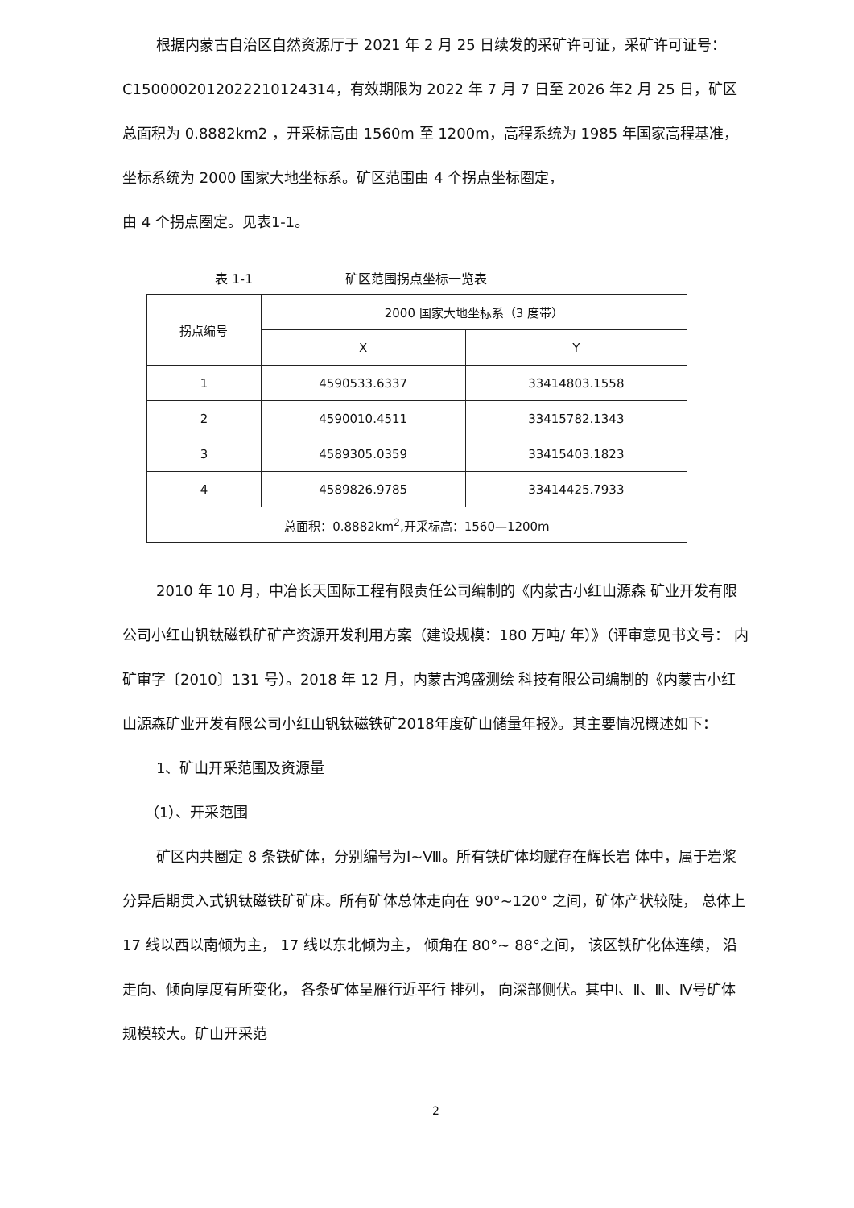根据内蒙古自治区自然资源厅于 2021 年 2 月 25 日续发的采矿许可证，采矿许可证号：C1500002012022210124314，有效期限为 2022 年 7 月 7 日至 2026 年2 月 25 日，矿区总面积为 0.8882km2 ，开采标高由 1560m 至 1200m，高程系统为 1985 年国家高程基准， 坐标系统为 2000 国家大地坐标系。矿区范围由 4 个拐点坐标圈定，
由 4 个拐点圈定。见表1-1。
表 1-1 矿区范围拐点坐标一览表
| 拐点编号 | 2000 国家大地坐标系（3 度带） | |
| --- | --- | --- |
| | X | Y |
| 1 | 4590533.6337 | 33414803.1558 |
| 2 | 4590010.4511 | 33415782.1343 |
| 3 | 4589305.0359 | 33415403.1823 |
| 4 | 4589826.9785 | 33414425.7933 |
| 总面积：0.8882km<sup>2</sup>,开采标高：1560—1200m | | |
2010 年 10 月，中冶长天国际工程有限责任公司编制的《内蒙古小红山源森 矿业开发有限公司小红山钒钛磁铁矿矿产资源开发利用方案（建设规模：180 万吨/ 年）》（评审意见书文号： 内矿审字〔2010〕131 号）。2018 年 12 月，内蒙古鸿盛测绘 科技有限公司编制的《内蒙古小红山源森矿业开发有限公司小红山钒钛磁铁矿2018年度矿山储量年报》。其主要情况概述如下：
1、矿山开采范围及资源量
（1）、开采范围
矿区内共圈定 8 条铁矿体，分别编号为Ⅰ~Ⅷ。所有铁矿体均赋存在辉长岩 体中，属于岩浆分异后期贯入式钒钛磁铁矿矿床。所有矿体总体走向在 90°~120° 之间，矿体产状较陡， 总体上 17 线以西以南倾为主， 17 线以东北倾为主， 倾角在 80°~ 88°之间， 该区铁矿化体连续， 沿走向、倾向厚度有所变化， 各条矿体呈雁行近平行 排列， 向深部侧伏。其中Ⅰ、Ⅱ、Ⅲ、Ⅳ号矿体规模较大。矿山开采范
2